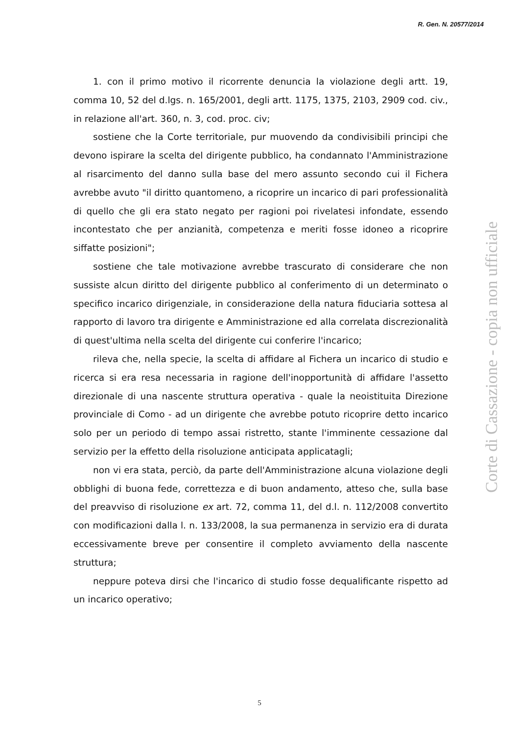R. Gen. N. 20577/2014
1. con il primo motivo il ricorrente denuncia la violazione degli artt. 19, comma 10, 52 del d.lgs. n. 165/2001, degli artt. 1175, 1375, 2103, 2909 cod. civ., in relazione all'art. 360, n. 3, cod. proc. civ;
sostiene che la Corte territoriale, pur muovendo da condivisibili principi che devono ispirare la scelta del dirigente pubblico, ha condannato l'Amministrazione al risarcimento del danno sulla base del mero assunto secondo cui il Fichera avrebbe avuto "il diritto quantomeno, a ricoprire un incarico di pari professionalità di quello che gli era stato negato per ragioni poi rivelatesi infondate, essendo incontestato che per anzianità, competenza e meriti fosse idoneo a ricoprire siffatte posizioni";
sostiene che tale motivazione avrebbe trascurato di considerare che non sussiste alcun diritto del dirigente pubblico al conferimento di un determinato o specifico incarico dirigenziale, in considerazione della natura fiduciaria sottesa al rapporto di lavoro tra dirigente e Amministrazione ed alla correlata discrezionalità di quest'ultima nella scelta del dirigente cui conferire l'incarico;
rileva che, nella specie, la scelta di affidare al Fichera un incarico di studio e ricerca si era resa necessaria in ragione dell'inopportunità di affidare l'assetto direzionale di una nascente struttura operativa - quale la neoistituita Direzione provinciale di Como - ad un dirigente che avrebbe potuto ricoprire detto incarico solo per un periodo di tempo assai ristretto, stante l'imminente cessazione dal servizio per la effetto della risoluzione anticipata applicatagli;
non vi era stata, perciò, da parte dell'Amministrazione alcuna violazione degli obblighi di buona fede, correttezza e di buon andamento, atteso che, sulla base del preavviso di risoluzione ex art. 72, comma 11, del d.l. n. 112/2008 convertito con modificazioni dalla l. n. 133/2008, la sua permanenza in servizio era di durata eccessivamente breve per consentire il completo avviamento della nascente struttura;
neppure poteva dirsi che l'incarico di studio fosse dequalificante rispetto ad un incarico operativo;
Corte di Cassazione - copia non ufficiale
5